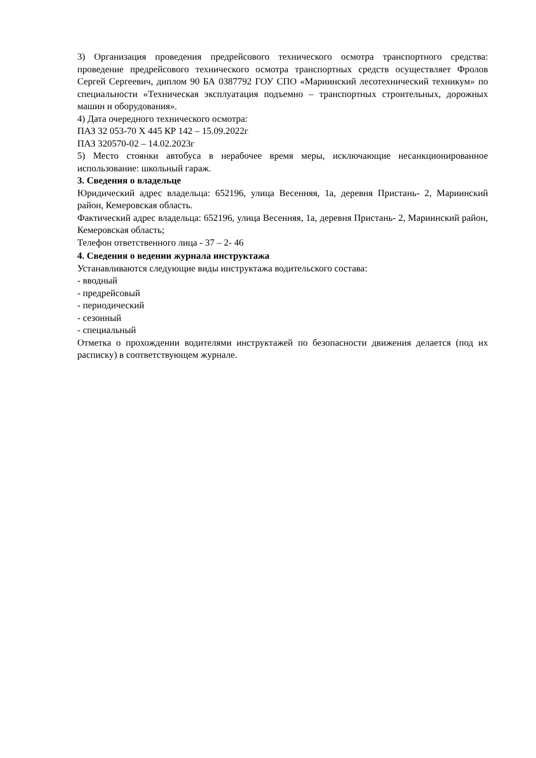3) Организация проведения предрейсового технического осмотра транспортного средства: проведение предрейсового технического осмотра транспортных средств осуществляет Фролов Сергей Сергеевич, диплом 90 БА 0387792 ГОУ СПО «Мариинский лесотехнический техникум» по специальности «Техническая эксплуатация подъемно – транспортных строительных, дорожных машин и оборудования».
4) Дата очередного технического осмотра:
ПАЗ 32 053-70 Х 445 КР 142 – 15.09.2022г
ПАЗ 320570-02 – 14.02.2023г
5) Место стоянки автобуса в нерабочее время меры, исключающие несанкционированное использование: школьный гараж.
3. Сведения о владельце
Юридический адрес владельца: 652196, улица Весенняя, 1а, деревня Пристань- 2, Мариинский район, Кемеровская область.
Фактический адрес владельца: 652196, улица Весенняя, 1а, деревня Пристань- 2, Мариинский район, Кемеровская область;
Телефон ответственного лица - 37 – 2- 46
4. Сведения о ведении журнала инструктажа
Устанавливаются следующие виды инструктажа водительского состава:
- вводный
- предрейсовый
- периодический
- сезонный
- специальный
Отметка о прохождении водителями инструктажей по безопасности движения делается (под их расписку) в соответствующем журнале.